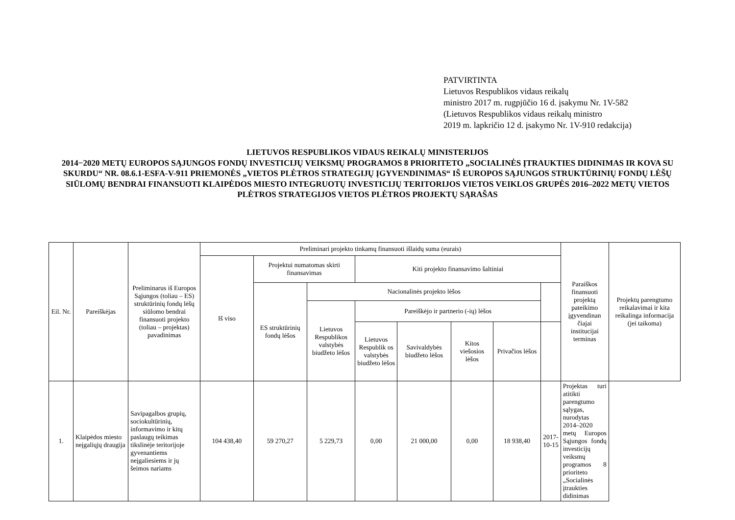PATVIRTINTA
Lietuvos Respublikos vidaus reikalų
ministro 2017 m. rugpjūčio 16 d. įsakymu Nr. 1V-582
(Lietuvos Respublikos vidaus reikalų ministro
2019 m. lapkričio 12 d. įsakymo Nr. 1V-910 redakcija)
LIETUVOS RESPUBLIKOS VIDAUS REIKALŲ MINISTERIJOS
2014−2020 METŲ EUROPOS SĄJUNGOS FONDŲ INVESTICIJŲ VEIKSMŲ PROGRAMOS 8 PRIORITETO „SOCIALINĖS ĮTRAUKTIES DIDINIMAS IR KOVA SU SKURDU“ NR. 08.6.1-ESFA-V-911 PRIEMONĖS „VIETOS PLĖTROS STRATEGIJŲ ĮGYVENDINIMAS“ IŠ EUROPOS SĄJUNGOS STRUKTŪRINIŲ FONDŲ LĖŠŲ SIŪLOMŲ BENDRAI FINANSUOTI KLAIPĖDOS MIESTO INTEGRUOTŲ INVESTICIJŲ TERITORIJOS VIETOS VEIKLOS GRUPĖS 2016–2022 METŲ VIETOS PLĖTROS STRATEGIJOS VIETOS PLĖTROS PROJEKTŲ SĄRAŠAS
| Eil. Nr. | Pareiškėjas | Preliminarus iš Europos Sąjungos (toliau – ES) struktūrinių fondų lėšų siūlomo bendrai finansuoti projekto (toliau – projektas) pavadinimas | Preliminari projekto tinkamų finansuoti išlaidų suma (eurais) | | | | | | | | Paraiškos finansuoti projektą pateikimo įgyvendinan čiajai institucijai terminas | Projektų parengtumo reikalavimai ir kita reikalinga informacija (jei taikoma) |
| --- | --- | --- | --- | --- | --- | --- | --- | --- | --- | --- | --- | --- |
| | | | Iš viso | Projektui numatomas skirti finansavimas | | Kiti projekto finansavimo šaltiniai | | | | | | |
| | | | | ES struktūrinių fondų lėšos | Nacionalinės projekto lėšos | | | | | | | |
| | | | | | Lietuvos Respublikos valstybės biudžeto lėšos | Pareiškėjo ir partnerio (-ių) lėšos | | | | | | |
| | | | | | | Lietuvos Respublik os valstybės biudžeto lėšos | Savivaldybės biudžeto lėšos | Kitos viešosios lėšos | Privačios lėšos | | | |
| 1. | Klaipėdos miesto neįgaliųjų draugija | Savipagalbos grupių, sociokultūrinių, informavimo ir kitų paslaugų teikimas tikslinėje teritorijoje gyvenantiems neįgaliesiems ir jų šeimos nariams | 104 438,40 | 59 270,27 | 5 229,73 | 0,00 | 21 000,00 | 0,00 | 18 938,40 | 2017-10-15 | Projektas turi atitikti parengtumo sąlygas, nurodytas 2014–2020 metų Europos Sąjungos fondų investicijų veiksmų programos 8 prioriteto „Socialinės įtraukties didinimas | |